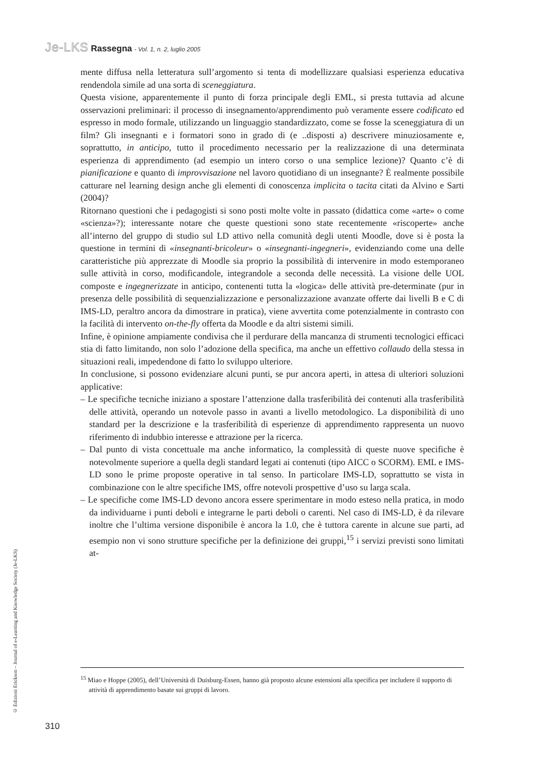Je-LKS Rassegna - Vol. 1, n. 2, luglio 2005
mente diffusa nella letteratura sull’argomento si tenta di modellizzare qualsiasi esperienza educativa rendendola simile ad una sorta di sceneggiatura.
Questa visione, apparentemente il punto di forza principale degli EML, si presta tuttavia ad alcune osservazioni preliminari: il processo di insegnamento/apprendimento può veramente essere codificato ed espresso in modo formale, utilizzando un linguaggio standardizzato, come se fosse la sceneggiatura di un film? Gli insegnanti e i formatori sono in grado di (e ..disposti a) descrivere minuziosamente e, soprattutto, in anticipo, tutto il procedimento necessario per la realizzazione di una determinata esperienza di apprendimento (ad esempio un intero corso o una semplice lezione)? Quanto c’è di pianificazione e quanto di improvvisazione nel lavoro quotidiano di un insegnante? È realmente possibile catturare nel learning design anche gli elementi di conoscenza implicita o tacita citati da Alvino e Sarti (2004)?
Ritornano questioni che i pedagogisti si sono posti molte volte in passato (didattica come «arte» o come «scienza»?); interessante notare che queste questioni sono state recentemente «riscoperte» anche all’interno del gruppo di studio sul LD attivo nella comunità degli utenti Moodle, dove si è posta la questione in termini di «insegnanti-bricoleur» o «insegnanti-ingegneri», evidenziando come una delle caratteristiche più apprezzate di Moodle sia proprio la possibilità di intervenire in modo estemporaneo sulle attività in corso, modificandole, integrandole a seconda delle necessità. La visione delle UOL composte e ingegnerizzate in anticipo, contenenti tutta la «logica» delle attività pre-determinate (pur in presenza delle possibilità di sequenzializzazione e personalizzazione avanzate offerte dai livelli B e C di IMS-LD, peraltro ancora da dimostrare in pratica), viene avvertita come potenzialmente in contrasto con la facilità di intervento on-the-fly offerta da Moodle e da altri sistemi simili.
Infine, è opinione ampiamente condivisa che il perdurare della mancanza di strumenti tecnologici efficaci stia di fatto limitando, non solo l’adozione della specifica, ma anche un effettivo collaudo della stessa in situazioni reali, impedendone di fatto lo sviluppo ulteriore.
In conclusione, si possono evidenziare alcuni punti, se pur ancora aperti, in attesa di ulteriori soluzioni applicative:
– Le specifiche tecniche iniziano a spostare l’attenzione dalla trasferibilità dei contenuti alla trasferibilità delle attività, operando un notevole passo in avanti a livello metodologico. La disponibilità di uno standard per la descrizione e la trasferibilità di esperienze di apprendimento rappresenta un nuovo riferimento di indubbio interesse e attrazione per la ricerca.
– Dal punto di vista concettuale ma anche informatico, la complessità di queste nuove specifiche è notevolmente superiore a quella degli standard legati ai contenuti (tipo AICC o SCORM). EML e IMS-LD sono le prime proposte operative in tal senso. In particolare IMS-LD, soprattutto se vista in combinazione con le altre specifiche IMS, offre notevoli prospettive d’uso su larga scala.
– Le specifiche come IMS-LD devono ancora essere sperimentare in modo esteso nella pratica, in modo da individuarne i punti deboli e integrarne le parti deboli o carenti. Nel caso di IMS-LD, è da rilevare inoltre che l’ultima versione disponibile è ancora la 1.0, che è tuttora carente in alcune sue parti, ad esempio non vi sono strutture specifiche per la definizione dei gruppi,<sup>15</sup> i servizi previsti sono limitati at-
<sup>15</sup> Miao e Hoppe (2005), dell’Università di Duisburg-Essen, hanno già proposto alcune estensioni alla specifica per includere il supporto di attività di apprendimento basate sui gruppi di lavoro.
© Edizioni Erickson – Journal of e-Learning and Knowledge Society (Je-LKS)
310